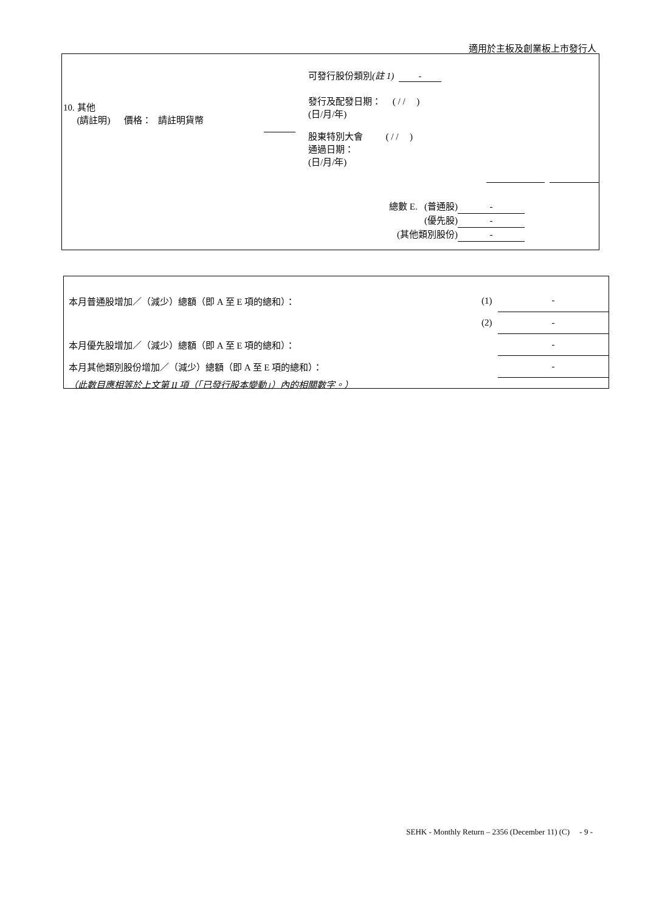適用於主板及創業板上市發行人
可發行股份類別(註 1) -
發行及配發日期： ( / / )
(日/月/年)
10. 其他
(請註明) 價格： 請註明貨幣
股東特別大會 ( / / )
通過日期：
(日/月/年)
總數 E. (普通股) -
(優先股) -
(其他類別股份) -
| 本月普通股增加／（減少）總額（即 A 至 E 項的總和）： | (1) | - |
| | (2) | - |
| 本月優先股增加／（減少）總額（即 A 至 E 項的總和）： | | - |
| 本月其他類別股份增加／（減少）總額（即 A 至 E 項的總和）： | | - |
| （此數目應相等於上文第 II 項（「已發行股本變動」）內的相關數字。） | | |
SEHK - Monthly Return – 2356 (December 11) (C) - 9 -